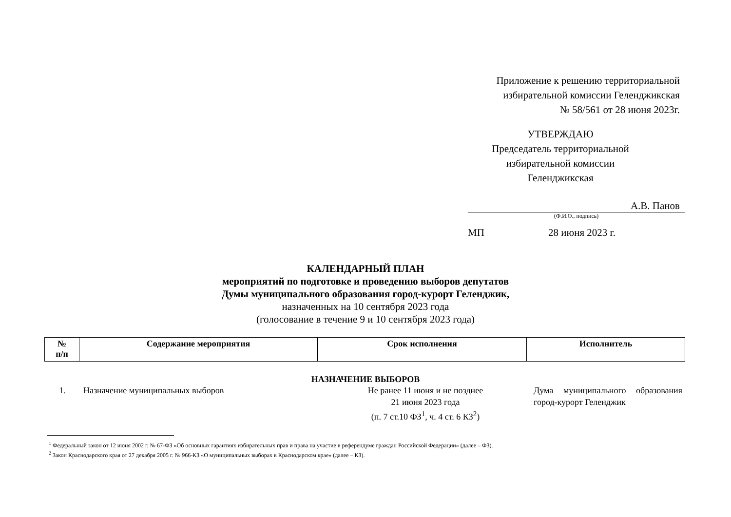Приложение к решению территориальной
избирательной комиссии Геленджикская
№ 58/561 от 28 июня 2023г.
УТВЕРЖДАЮ
Председатель территориальной
избирательной комиссии
Геленджикская
А.В. Панов
(Ф.И.О., подпись)
МП 28 июня 2023 г.
КАЛЕНДАРНЫЙ ПЛАН
мероприятий по подготовке и проведению выборов депутатов
Думы муниципального образования город-курорт Геленджик,
назначенных на 10 сентября 2023 года
(голосование в течение 9 и 10 сентября 2023 года)
| № п/п | Содержание мероприятия | Срок исполнения | Исполнитель |
| --- | --- | --- | --- |
НАЗНАЧЕНИЕ ВЫБОРОВ
| 1. | Назначение муниципальных выборов | Не ранее 11 июня и не позднее 21 июня 2023 года (п. 7 ст.10 ФЗ<sup>1</sup>, ч. 4 ст. 6 КЗ<sup>2</sup>) | Дума муниципального образования город-курорт Геленджик |
<sup>1</sup> Федеральный закон от 12 июня 2002 г. № 67-ФЗ «Об основных гарантиях избирательных прав и права на участие в референдуме граждан Российской Федерации» (далее – ФЗ).
<sup>2</sup> Закон Краснодарского края от 27 декабря 2005 г. № 966-КЗ «О муниципальных выборах в Краснодарском крае» (далее – КЗ).